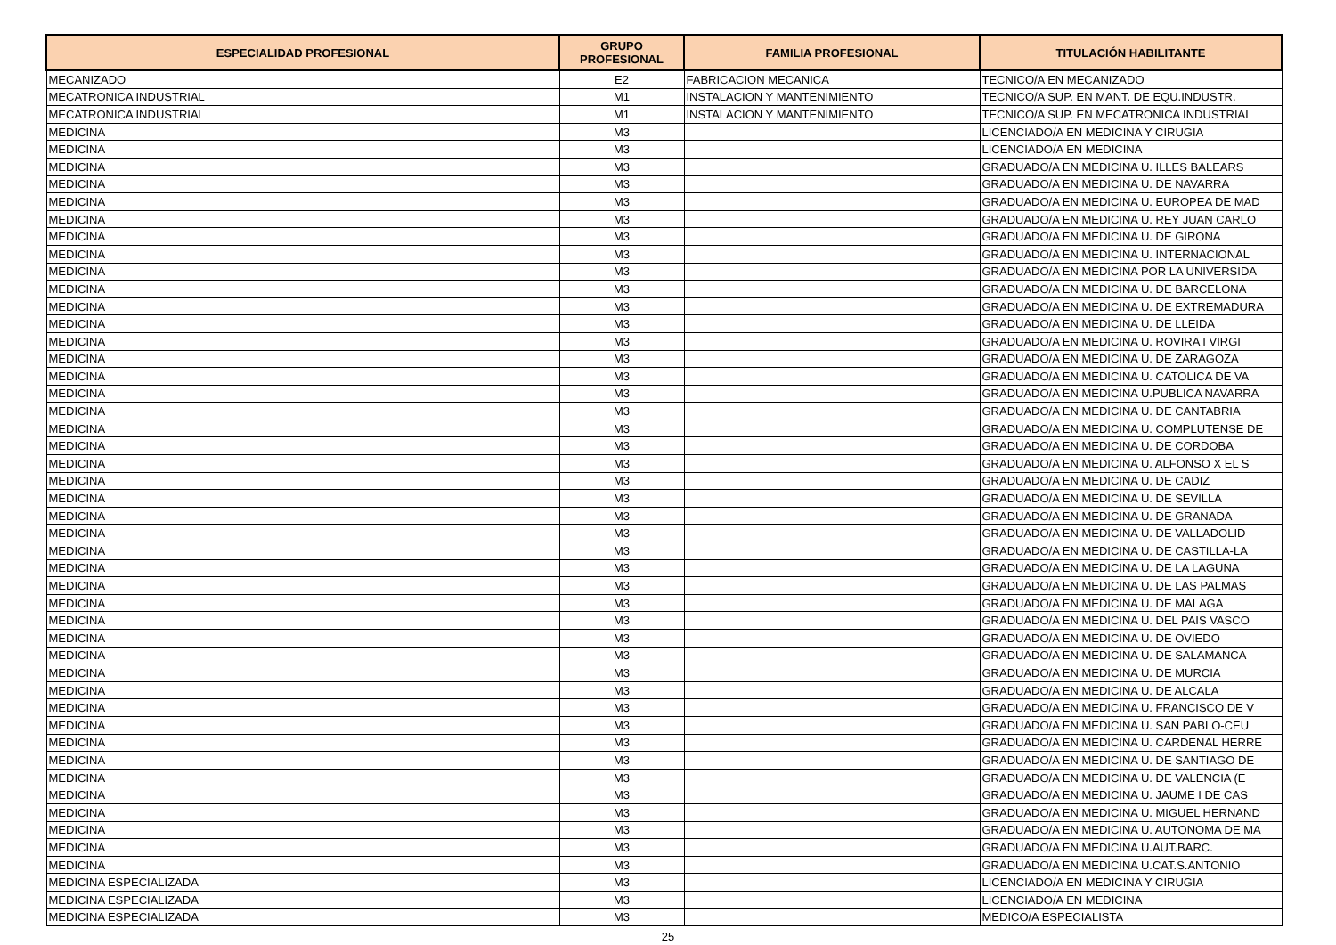| ESPECIALIDAD PROFESIONAL | GRUPO PROFESIONAL | FAMILIA PROFESIONAL | TITULACIÓN HABILITANTE |
| --- | --- | --- | --- |
| MECANIZADO | E2 | FABRICACION MECANICA | TECNICO/A EN MECANIZADO |
| MECATRONICA INDUSTRIAL | M1 | INSTALACION Y MANTENIMIENTO | TECNICO/A SUP. EN MANT. DE EQU.INDUSTR. |
| MECATRONICA INDUSTRIAL | M1 | INSTALACION Y MANTENIMIENTO | TECNICO/A SUP. EN MECATRONICA INDUSTRIAL |
| MEDICINA | M3 | | LICENCIADO/A EN MEDICINA Y CIRUGIA |
| MEDICINA | M3 | | LICENCIADO/A EN MEDICINA |
| MEDICINA | M3 | | GRADUADO/A EN MEDICINA U. ILLES BALEARS |
| MEDICINA | M3 | | GRADUADO/A EN MEDICINA U. DE NAVARRA |
| MEDICINA | M3 | | GRADUADO/A EN MEDICINA U. EUROPEA DE MAD |
| MEDICINA | M3 | | GRADUADO/A EN MEDICINA U. REY JUAN CARLO |
| MEDICINA | M3 | | GRADUADO/A EN MEDICINA U. DE GIRONA |
| MEDICINA | M3 | | GRADUADO/A EN MEDICINA U. INTERNACIONAL |
| MEDICINA | M3 | | GRADUADO/A EN MEDICINA POR LA UNIVERSIDA |
| MEDICINA | M3 | | GRADUADO/A EN MEDICINA U. DE BARCELONA |
| MEDICINA | M3 | | GRADUADO/A EN MEDICINA U. DE EXTREMADURA |
| MEDICINA | M3 | | GRADUADO/A EN MEDICINA U. DE LLEIDA |
| MEDICINA | M3 | | GRADUADO/A EN MEDICINA U. ROVIRA I VIRGI |
| MEDICINA | M3 | | GRADUADO/A EN MEDICINA U. DE ZARAGOZA |
| MEDICINA | M3 | | GRADUADO/A EN MEDICINA U. CATOLICA DE VA |
| MEDICINA | M3 | | GRADUADO/A EN MEDICINA U.PUBLICA NAVARRA |
| MEDICINA | M3 | | GRADUADO/A EN MEDICINA U. DE CANTABRIA |
| MEDICINA | M3 | | GRADUADO/A EN MEDICINA U. COMPLUTENSE DE |
| MEDICINA | M3 | | GRADUADO/A EN MEDICINA U. DE CORDOBA |
| MEDICINA | M3 | | GRADUADO/A EN MEDICINA U. ALFONSO X EL S |
| MEDICINA | M3 | | GRADUADO/A EN MEDICINA U. DE CADIZ |
| MEDICINA | M3 | | GRADUADO/A EN MEDICINA U. DE SEVILLA |
| MEDICINA | M3 | | GRADUADO/A EN MEDICINA U. DE GRANADA |
| MEDICINA | M3 | | GRADUADO/A EN MEDICINA U. DE VALLADOLID |
| MEDICINA | M3 | | GRADUADO/A EN MEDICINA U. DE CASTILLA-LA |
| MEDICINA | M3 | | GRADUADO/A EN MEDICINA U. DE LA LAGUNA |
| MEDICINA | M3 | | GRADUADO/A EN MEDICINA U. DE LAS PALMAS |
| MEDICINA | M3 | | GRADUADO/A EN MEDICINA U. DE MALAGA |
| MEDICINA | M3 | | GRADUADO/A EN MEDICINA U. DEL PAIS VASCO |
| MEDICINA | M3 | | GRADUADO/A EN MEDICINA U. DE OVIEDO |
| MEDICINA | M3 | | GRADUADO/A EN MEDICINA U. DE SALAMANCA |
| MEDICINA | M3 | | GRADUADO/A EN MEDICINA U. DE MURCIA |
| MEDICINA | M3 | | GRADUADO/A EN MEDICINA U. DE ALCALA |
| MEDICINA | M3 | | GRADUADO/A EN MEDICINA U. FRANCISCO DE V |
| MEDICINA | M3 | | GRADUADO/A EN MEDICINA U. SAN PABLO-CEU |
| MEDICINA | M3 | | GRADUADO/A EN MEDICINA U. CARDENAL HERRE |
| MEDICINA | M3 | | GRADUADO/A EN MEDICINA U. DE SANTIAGO DE |
| MEDICINA | M3 | | GRADUADO/A EN MEDICINA U. DE VALENCIA (E |
| MEDICINA | M3 | | GRADUADO/A EN MEDICINA U. JAUME I DE CAS |
| MEDICINA | M3 | | GRADUADO/A EN MEDICINA U. MIGUEL HERNAND |
| MEDICINA | M3 | | GRADUADO/A EN MEDICINA U. AUTONOMA DE MA |
| MEDICINA | M3 | | GRADUADO/A EN MEDICINA U.AUT.BARC. |
| MEDICINA | M3 | | GRADUADO/A EN MEDICINA U.CAT.S.ANTONIO |
| MEDICINA ESPECIALIZADA | M3 | | LICENCIADO/A EN MEDICINA Y CIRUGIA |
| MEDICINA ESPECIALIZADA | M3 | | LICENCIADO/A EN MEDICINA |
| MEDICINA ESPECIALIZADA | M3 | | MEDICO/A ESPECIALISTA |
25